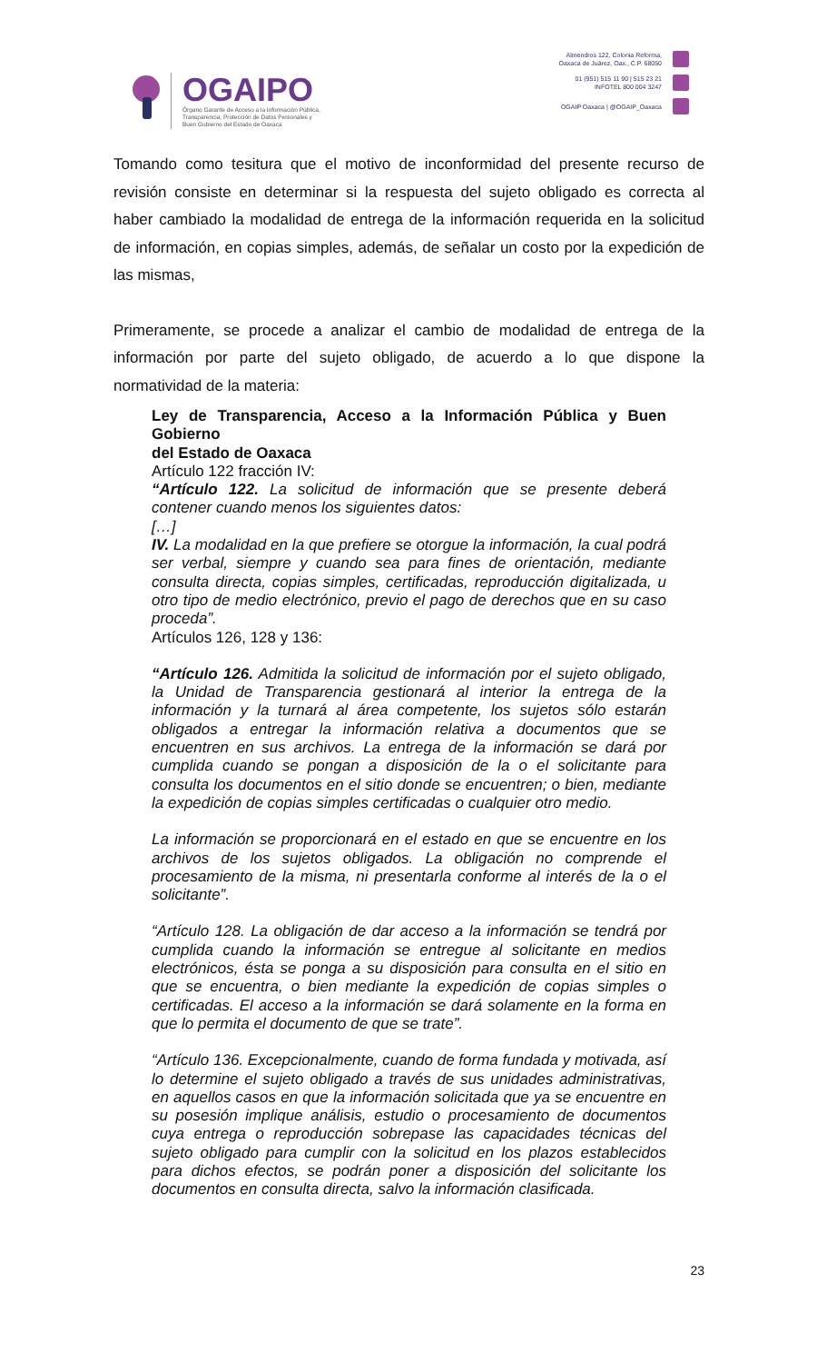OGAIPO
Órgano Garante de Acceso a la Información Pública,
Transparencia, Protección de Datos Personales y
Buen Gobierno del Estado de Oaxaca
Almendros 122, Colonia Reforma,
Oaxaca de Juárez, Oax., C.P. 68050
01 (951) 515 11 90 | 515 23 21
INFOTEL 800 004 3247
OGAIP Oaxaca | @OGAIP_Oaxaca
Tomando como tesitura que el motivo de inconformidad del presente recurso de revisión consiste en determinar si la respuesta del sujeto obligado es correcta al haber cambiado la modalidad de entrega de la información requerida en la solicitud de información, en copias simples, además, de señalar un costo por la expedición de las mismas,
Primeramente, se procede a analizar el cambio de modalidad de entrega de la información por parte del sujeto obligado, de acuerdo a lo que dispone la normatividad de la materia:
Ley de Transparencia, Acceso a la Información Pública y Buen Gobierno
del Estado de Oaxaca
Artículo 122 fracción IV:
“Artículo 122. La solicitud de información que se presente deberá contener cuando menos los siguientes datos:
[…]
IV. La modalidad en la que prefiere se otorgue la información, la cual podrá ser verbal, siempre y cuando sea para fines de orientación, mediante consulta directa, copias simples, certificadas, reproducción digitalizada, u otro tipo de medio electrónico, previo el pago de derechos que en su caso proceda”.
Artículos 126, 128 y 136:
“Artículo 126. Admitida la solicitud de información por el sujeto obligado, la Unidad de Transparencia gestionará al interior la entrega de la información y la turnará al área competente, los sujetos sólo estarán obligados a entregar la información relativa a documentos que se encuentren en sus archivos. La entrega de la información se dará por cumplida cuando se pongan a disposición de la o el solicitante para consulta los documentos en el sitio donde se encuentren; o bien, mediante la expedición de copias simples certificadas o cualquier otro medio.
La información se proporcionará en el estado en que se encuentre en los archivos de los sujetos obligados. La obligación no comprende el procesamiento de la misma, ni presentarla conforme al interés de la o el solicitante”.
“Artículo 128. La obligación de dar acceso a la información se tendrá por cumplida cuando la información se entregue al solicitante en medios electrónicos, ésta se ponga a su disposición para consulta en el sitio en que se encuentra, o bien mediante la expedición de copias simples o certificadas. El acceso a la información se dará solamente en la forma en que lo permita el documento de que se trate”.
“Artículo 136. Excepcionalmente, cuando de forma fundada y motivada, así lo determine el sujeto obligado a través de sus unidades administrativas, en aquellos casos en que la información solicitada que ya se encuentre en su posesión implique análisis, estudio o procesamiento de documentos cuya entrega o reproducción sobrepase las capacidades técnicas del sujeto obligado para cumplir con la solicitud en los plazos establecidos para dichos efectos, se podrán poner a disposición del solicitante los documentos en consulta directa, salvo la información clasificada.
23